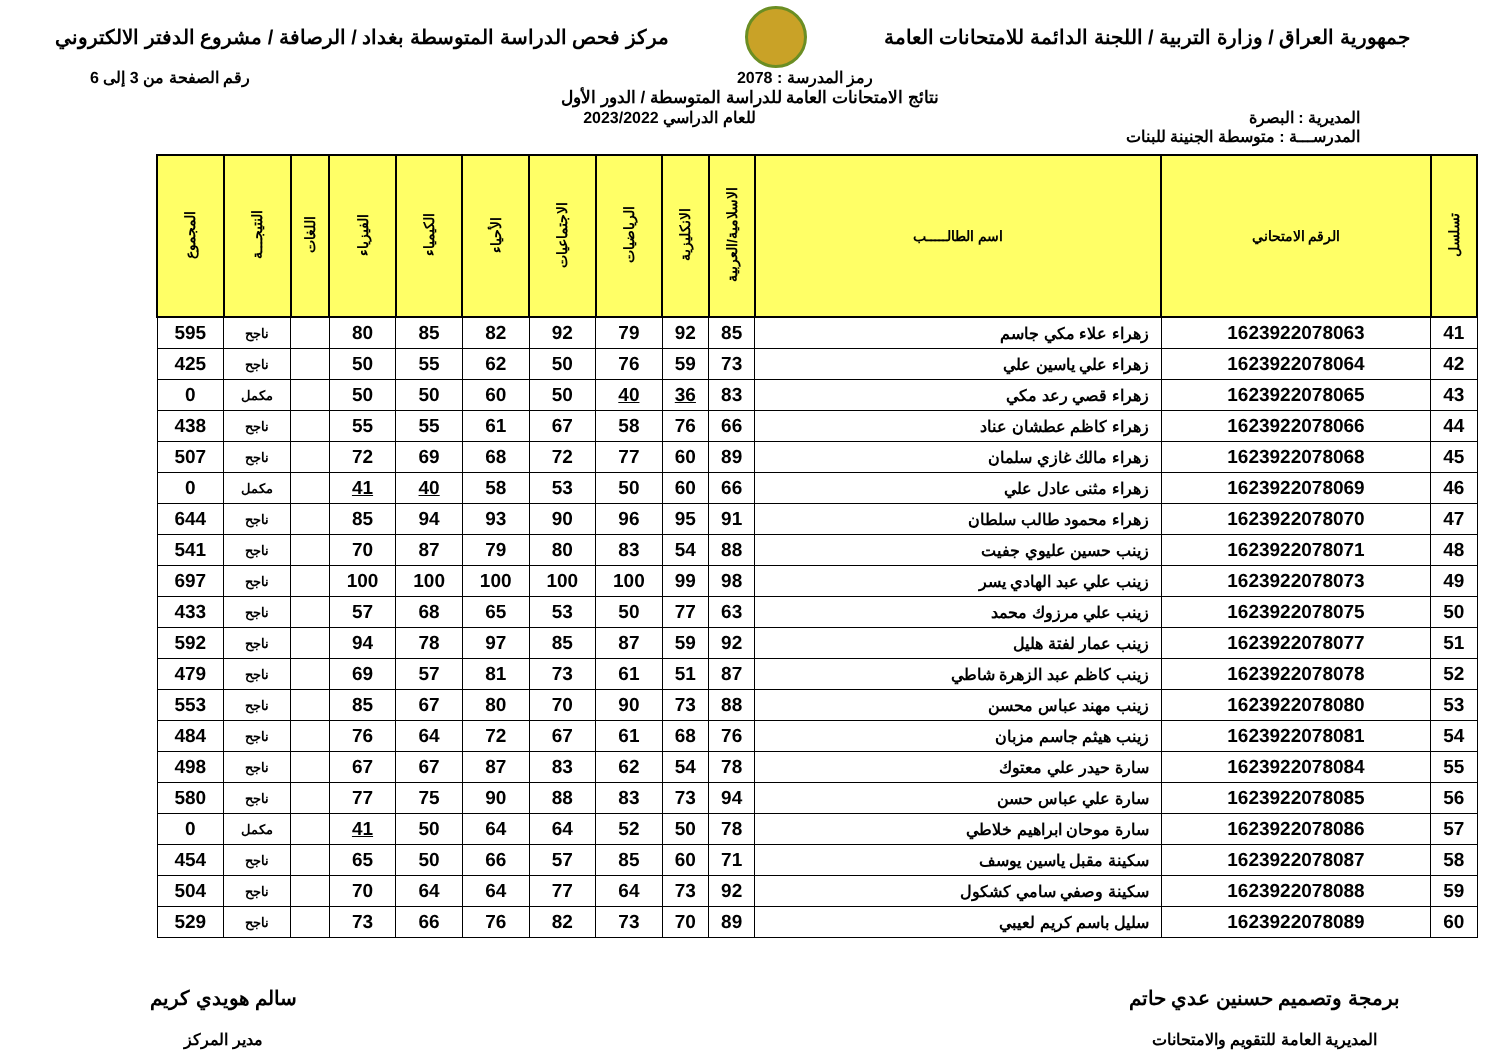جمهورية العراق / وزارة التربية / اللجنة الدائمة للامتحانات العامة
مركز فحص الدراسة المتوسطة بغداد / الرصافة / مشروع الدفتر الالكتروني
رمز المدرسة : 2078 رقم الصفحة من 3 إلى 6
نتائج الامتحانات العامة للدراسة المتوسطة / الدور الأول
المديرية : البصرة للعام الدراسي 2023/2022
المدرســـة : متوسطة الجنينة للبنات
| تسلسل | الرقم الامتحاني | اسم الطالـــــب | الاسلامية/العربية | الانكليزية | الرياضيات | الاجتماعيات | الأحياء | الكيمياء | الفيزياء | اللغات | النتيجـــة | المجموع |
| --- | --- | --- | --- | --- | --- | --- | --- | --- | --- | --- | --- | --- |
| 41 | 1623922078063 | زهراء علاء مكي جاسم | 85 | 92 | 79 | 92 | 82 | 85 | 80 | | ناجح | 595 |
| 42 | 1623922078064 | زهراء علي ياسين علي | 73 | 59 | 76 | 50 | 62 | 55 | 50 | | ناجح | 425 |
| 43 | 1623922078065 | زهراء قصي رعد مكي | 83 | 36 | 40 | 50 | 60 | 50 | 50 | | مكمل | 0 |
| 44 | 1623922078066 | زهراء كاظم عطشان عناد | 66 | 76 | 58 | 67 | 61 | 55 | 55 | | ناجح | 438 |
| 45 | 1623922078068 | زهراء مالك غازي سلمان | 89 | 60 | 77 | 72 | 68 | 69 | 72 | | ناجح | 507 |
| 46 | 1623922078069 | زهراء مثنى عادل علي | 66 | 60 | 50 | 53 | 58 | 40 | 41 | | مكمل | 0 |
| 47 | 1623922078070 | زهراء محمود طالب سلطان | 91 | 95 | 96 | 90 | 93 | 94 | 85 | | ناجح | 644 |
| 48 | 1623922078071 | زينب حسين عليوي جفيت | 88 | 54 | 83 | 80 | 79 | 87 | 70 | | ناجح | 541 |
| 49 | 1623922078073 | زينب علي عبد الهادي يسر | 98 | 99 | 100 | 100 | 100 | 100 | 100 | | ناجح | 697 |
| 50 | 1623922078075 | زينب علي مرزوك محمد | 63 | 77 | 50 | 53 | 65 | 68 | 57 | | ناجح | 433 |
| 51 | 1623922078077 | زينب عمار لفتة هليل | 92 | 59 | 87 | 85 | 97 | 78 | 94 | | ناجح | 592 |
| 52 | 1623922078078 | زينب كاظم عبد الزهرة شاطي | 87 | 51 | 61 | 73 | 81 | 57 | 69 | | ناجح | 479 |
| 53 | 1623922078080 | زينب مهند عباس محسن | 88 | 73 | 90 | 70 | 80 | 67 | 85 | | ناجح | 553 |
| 54 | 1623922078081 | زينب هيثم جاسم مزبان | 76 | 68 | 61 | 67 | 72 | 64 | 76 | | ناجح | 484 |
| 55 | 1623922078084 | سارة حيدر علي معتوك | 78 | 54 | 62 | 83 | 87 | 67 | 67 | | ناجح | 498 |
| 56 | 1623922078085 | سارة علي عباس حسن | 94 | 73 | 83 | 88 | 90 | 75 | 77 | | ناجح | 580 |
| 57 | 1623922078086 | سارة موحان ابراهيم خلاطي | 78 | 50 | 52 | 64 | 64 | 50 | 41 | | مكمل | 0 |
| 58 | 1623922078087 | سكينة مقبل ياسين يوسف | 71 | 60 | 85 | 57 | 66 | 50 | 65 | | ناجح | 454 |
| 59 | 1623922078088 | سكينة وصفي سامي كشكول | 92 | 73 | 64 | 77 | 64 | 64 | 70 | | ناجح | 504 |
| 60 | 1623922078089 | سليل باسم كريم لعيبي | 89 | 70 | 73 | 82 | 76 | 66 | 73 | | ناجح | 529 |
برمجة وتصميم حسنين عدي حاتم
المديرية العامة للتقويم والامتحانات
سالم هويدي كريم
مدير المركز